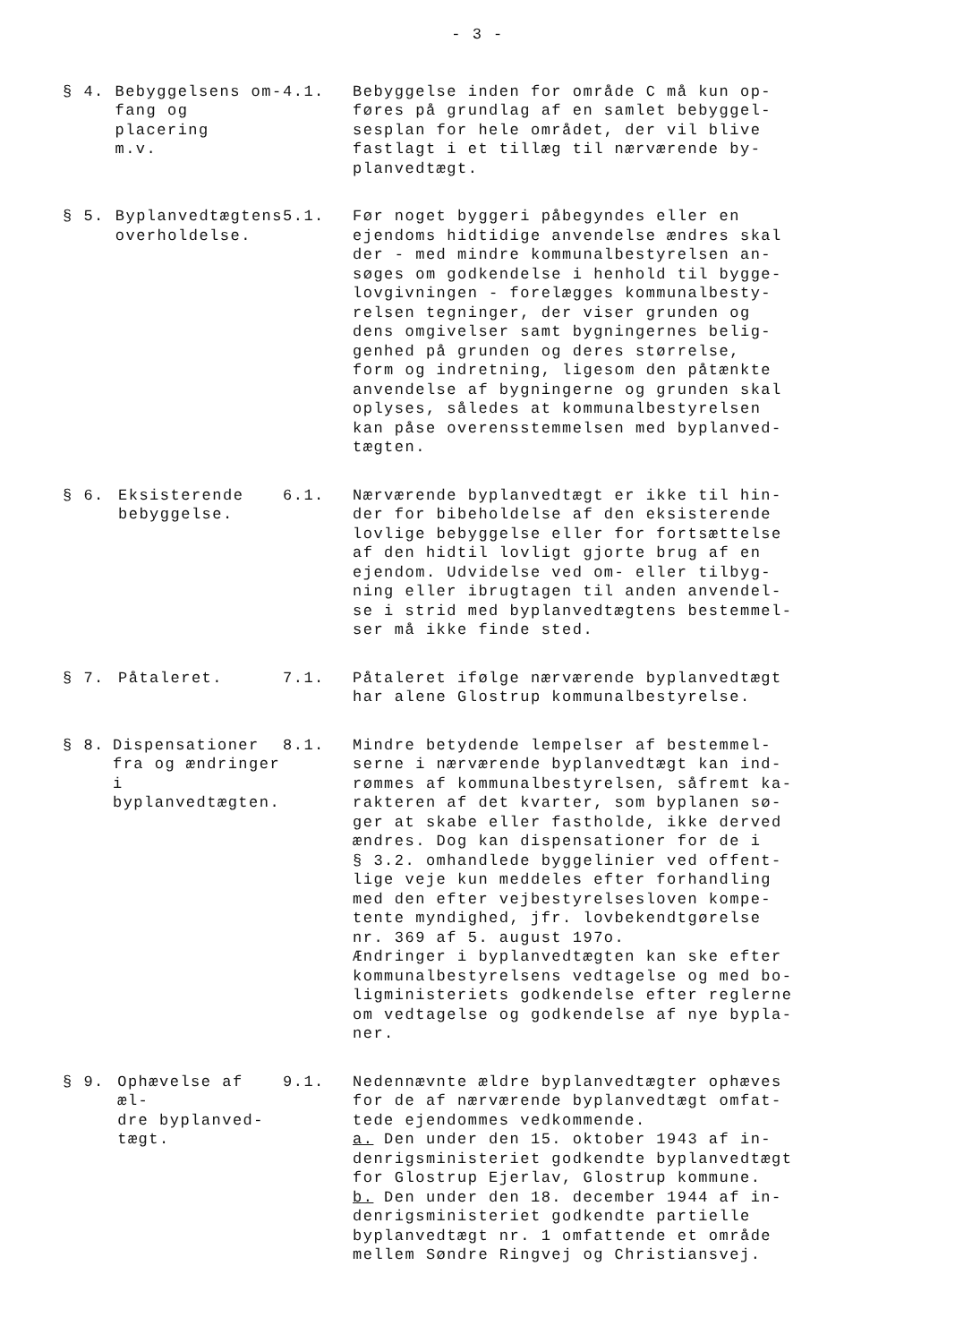- 3 -
§ 4. Bebyggelsens om-
fang og placering
m.v.
4.1. Bebyggelse inden for område C må kun op-
føres på grundlag af en samlet bebyggel-
sesplan for hele området, der vil blive
fastlagt i et tillæg til nærværende by-
planvedtægt.
§ 5. Byplanvedtægtens
overholdelse.
5.1. Før noget byggeri påbegyndes eller en
ejendoms hidtidige anvendelse ændres skal
der - med mindre kommunalbestyrelsen an-
søges om godkendelse i henhold til bygge-
lovgivningen - forelægges kommunalbesty-
relsen tegninger, der viser grunden og
dens omgivelser samt bygningernes belig-
genhed på grunden og deres størrelse,
form og indretning, ligesom den påtænkte
anvendelse af bygningerne og grunden skal
oplyses, således at kommunalbestyrelsen
kan påse overensstemmelsen med byplanved-
tægten.
§ 6. Eksisterende
bebyggelse.
6.1. Nærværende byplanvedtægt er ikke til hin-
der for bibeholdelse af den eksisterende
lovlige bebyggelse eller for fortsættelse
af den hidtil lovligt gjorte brug af en
ejendom. Udvidelse ved om- eller tilbyg-
ning eller ibrugtagen til anden anvendel-
se i strid med byplanvedtægtens bestemmel-
ser må ikke finde sted.
§ 7. Påtaleret. 7.1. Påtaleret ifølge nærværende byplanvedtægt
har alene Glostrup kommunalbestyrelse.
§ 8. Dispensationer
fra og ændringer
i byplanvedtægten.
8.1. Mindre betydende lempelser af bestemmel-
serne i nærværende byplanvedtægt kan ind-
rømmes af kommunalbestyrelsen, såfremt ka-
rakteren af det kvarter, som byplanen sø-
ger at skabe eller fastholde, ikke derved
ændres. Dog kan dispensationer for de i
§ 3.2. omhandlede byggelinier ved offent-
lige veje kun meddeles efter forhandling
med den efter vejbestyrelsesloven kompe-
tente myndighed, jfr. lovbekendtgørelse
nr. 369 af 5. august 197o.
Ændringer i byplanvedtægten kan ske efter
kommunalbestyrelsens vedtagelse og med bo-
ligministeriets godkendelse efter reglerne
om vedtagelse og godkendelse af nye bypla-
ner.
§ 9. Ophævelse af æl-
dre byplanved-
tægt.
9.1. Nedennævnte ældre byplanvedtægter ophæves
for de af nærværende byplanvedtægt omfat-
tede ejendommes vedkommende.
a. Den under den 15. oktober 1943 af in-
denrigsministeriet godkendte byplanvedtægt
for Glostrup Ejerlav, Glostrup kommune.
b. Den under den 18. december 1944 af in-
denrigsministeriet godkendte partielle
byplanvedtægt nr. 1 omfattende et område
mellem Søndre Ringvej og Christiansvej.